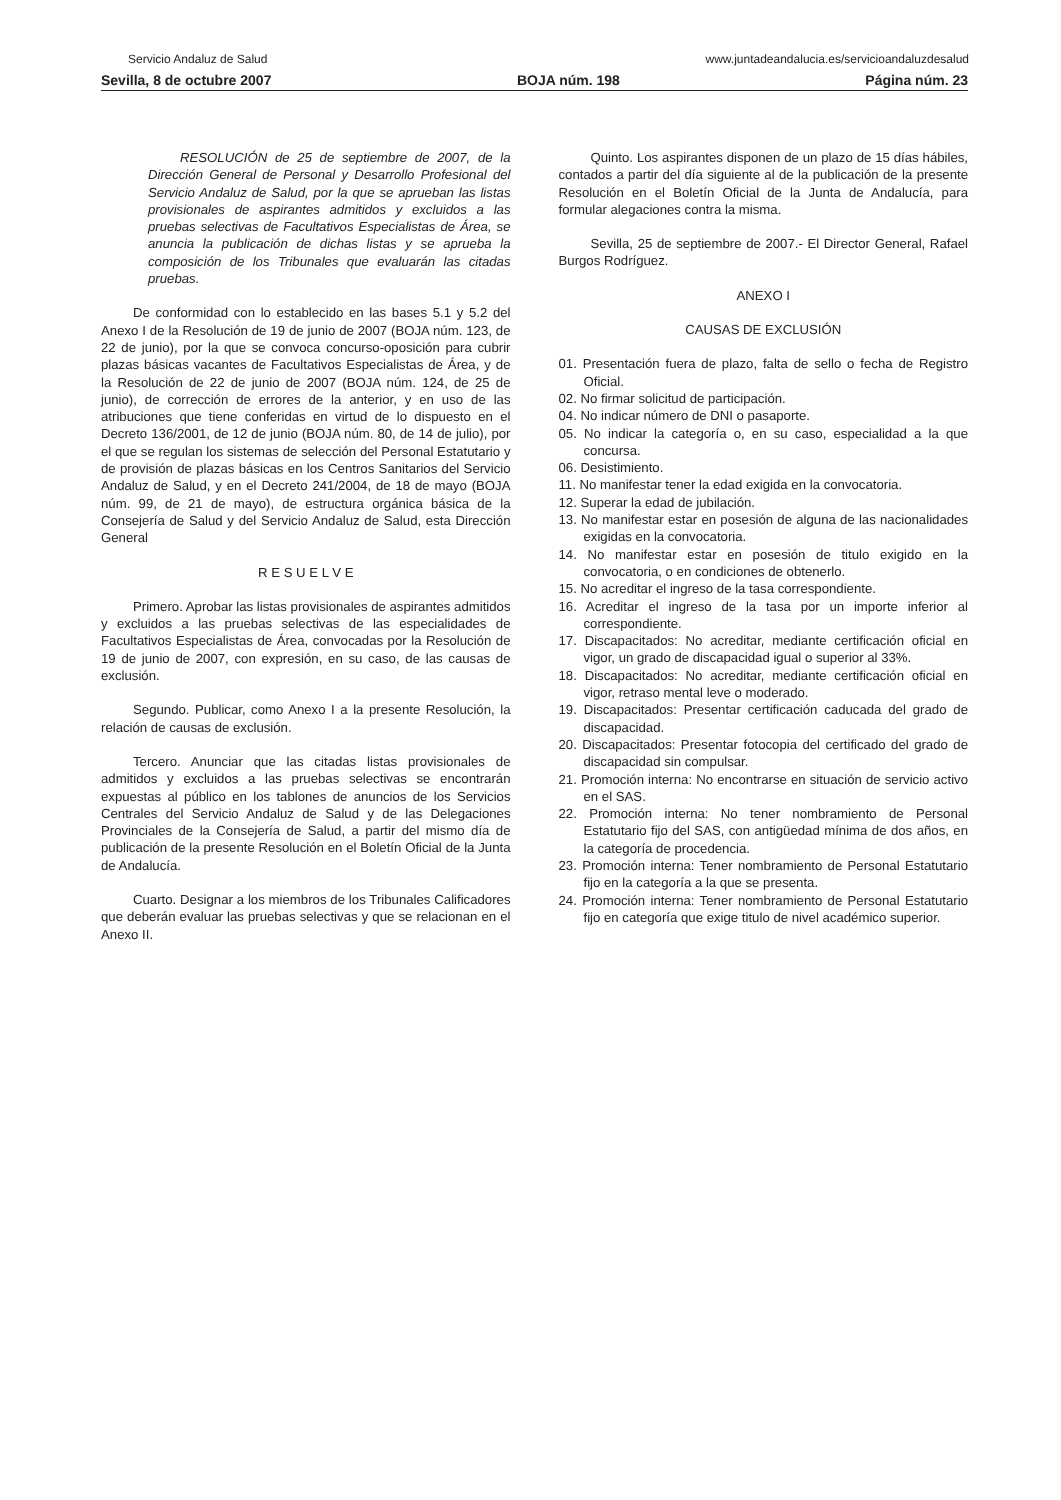Servicio Andaluz de Salud www.juntadeandalucia.es/servicioandaluzdesalud
Sevilla, 8 de octubre 2007 BOJA núm. 198 Página núm. 23
RESOLUCIÓN de 25 de septiembre de 2007, de la Dirección General de Personal y Desarrollo Profesional del Servicio Andaluz de Salud, por la que se aprueban las listas provisionales de aspirantes admitidos y excluidos a las pruebas selectivas de Facultativos Especialistas de Área, se anuncia la publicación de dichas listas y se aprueba la composición de los Tribunales que evaluarán las citadas pruebas.
De conformidad con lo establecido en las bases 5.1 y 5.2 del Anexo I de la Resolución de 19 de junio de 2007 (BOJA núm. 123, de 22 de junio), por la que se convoca concurso-oposición para cubrir plazas básicas vacantes de Facultativos Especialistas de Área, y de la Resolución de 22 de junio de 2007 (BOJA núm. 124, de 25 de junio), de corrección de errores de la anterior, y en uso de las atribuciones que tiene conferidas en virtud de lo dispuesto en el Decreto 136/2001, de 12 de junio (BOJA núm. 80, de 14 de julio), por el que se regulan los sistemas de selección del Personal Estatutario y de provisión de plazas básicas en los Centros Sanitarios del Servicio Andaluz de Salud, y en el Decreto 241/2004, de 18 de mayo (BOJA núm. 99, de 21 de mayo), de estructura orgánica básica de la Consejería de Salud y del Servicio Andaluz de Salud, esta Dirección General
R E S U E L V E
Primero. Aprobar las listas provisionales de aspirantes admitidos y excluidos a las pruebas selectivas de las especialidades de Facultativos Especialistas de Área, convocadas por la Resolución de 19 de junio de 2007, con expresión, en su caso, de las causas de exclusión.
Segundo. Publicar, como Anexo I a la presente Resolución, la relación de causas de exclusión.
Tercero. Anunciar que las citadas listas provisionales de admitidos y excluidos a las pruebas selectivas se encontrarán expuestas al público en los tablones de anuncios de los Servicios Centrales del Servicio Andaluz de Salud y de las Delegaciones Provinciales de la Consejería de Salud, a partir del mismo día de publicación de la presente Resolución en el Boletín Oficial de la Junta de Andalucía.
Cuarto. Designar a los miembros de los Tribunales Calificadores que deberán evaluar las pruebas selectivas y que se relacionan en el Anexo II.
Quinto. Los aspirantes disponen de un plazo de 15 días hábiles, contados a partir del día siguiente al de la publicación de la presente Resolución en el Boletín Oficial de la Junta de Andalucía, para formular alegaciones contra la misma.
Sevilla, 25 de septiembre de 2007.- El Director General, Rafael Burgos Rodríguez.
ANEXO I
CAUSAS DE EXCLUSIÓN
01. Presentación fuera de plazo, falta de sello o fecha de Registro Oficial.
02. No firmar solicitud de participación.
04. No indicar número de DNI o pasaporte.
05. No indicar la categoría o, en su caso, especialidad a la que concursa.
06. Desistimiento.
11. No manifestar tener la edad exigida en la convocatoria.
12. Superar la edad de jubilación.
13. No manifestar estar en posesión de alguna de las nacionalidades exigidas en la convocatoria.
14. No manifestar estar en posesión de titulo exigido en la convocatoria, o en condiciones de obtenerlo.
15. No acreditar el ingreso de la tasa correspondiente.
16. Acreditar el ingreso de la tasa por un importe inferior al correspondiente.
17. Discapacitados: No acreditar, mediante certificación oficial en vigor, un grado de discapacidad igual o superior al 33%.
18. Discapacitados: No acreditar, mediante certificación oficial en vigor, retraso mental leve o moderado.
19. Discapacitados: Presentar certificación caducada del grado de discapacidad.
20. Discapacitados: Presentar fotocopia del certificado del grado de discapacidad sin compulsar.
21. Promoción interna: No encontrarse en situación de servicio activo en el SAS.
22. Promoción interna: No tener nombramiento de Personal Estatutario fijo del SAS, con antigüedad mínima de dos años, en la categoría de procedencia.
23. Promoción interna: Tener nombramiento de Personal Estatutario fijo en la categoría a la que se presenta.
24. Promoción interna: Tener nombramiento de Personal Estatutario fijo en categoría que exige titulo de nivel académico superior.